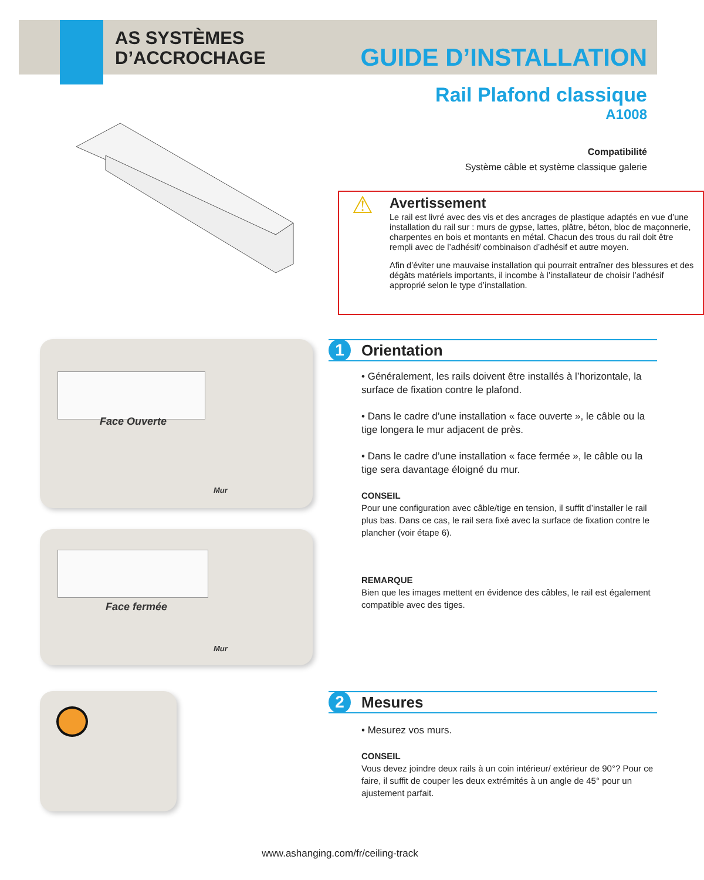AS SYSTÈMES
D’ACCROCHAGE
GUIDE D’INSTALLATION
Rail Plafond classique
A1008
Compatibilité
Système câble et système classique galerie
⚠
Avertissement
Le rail est livré avec des vis et des ancrages de plastique adaptés en vue d’une installation du rail sur : murs de gypse, lattes, plâtre, béton, bloc de maçonnerie, charpentes en bois et montants en métal. Chacun des trous du rail doit être rempli avec de l’adhésif/ combinaison d’adhésif et autre moyen.
Afin d’éviter une mauvaise installation qui pourrait entraîner des blessures et des dégâts matériels importants, il incombe à l’installateur de choisir l’adhésif approprié selon le type d’installation.
Face Ouverte
Mur
Face fermée
Mur
1 Orientation
• Généralement, les rails doivent être installés à l’horizontale, la surface de fixation contre le plafond.
• Dans le cadre d’une installation « face ouverte », le câble ou la tige longera le mur adjacent de près.
• Dans le cadre d’une installation « face fermée », le câble ou la tige sera davantage éloigné du mur.
CONSEIL
Pour une configuration avec câble/tige en tension, il suffit d’installer le rail plus bas. Dans ce cas, le rail sera fixé avec la surface de fixation contre le plancher (voir étape 6).
REMARQUE
Bien que les images mettent en évidence des câbles, le rail est également compatible avec des tiges.
2 Mesures
• Mesurez vos murs.
CONSEIL
Vous devez joindre deux rails à un coin intérieur/ extérieur de 90°? Pour ce faire, il suffit de couper les deux extrémités à un angle de 45° pour un ajustement parfait.
www.ashanging.com/fr/ceiling-track